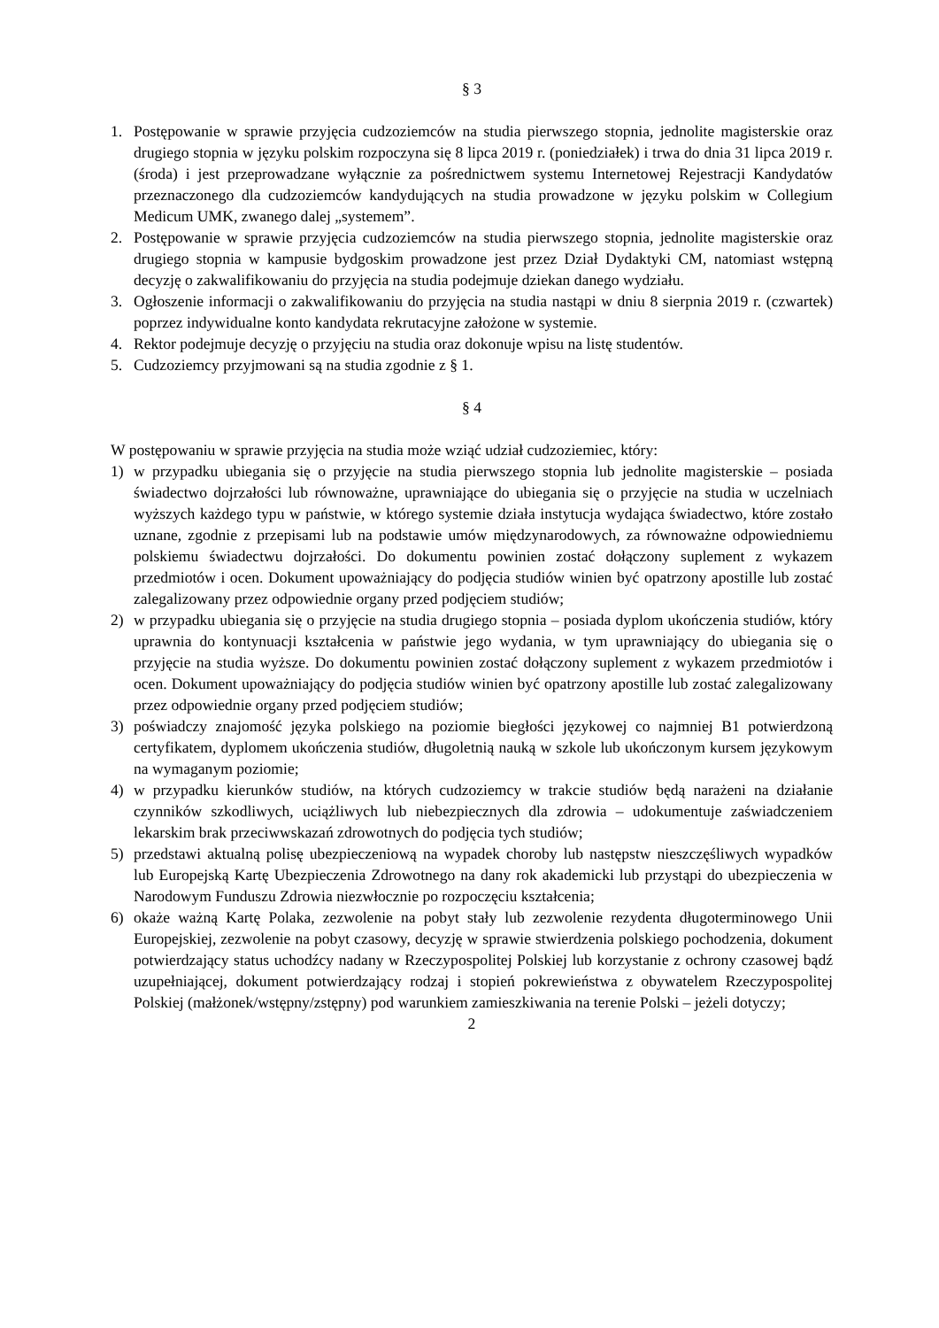§ 3
1. Postępowanie w sprawie przyjęcia cudzoziemców na studia pierwszego stopnia, jednolite magisterskie oraz drugiego stopnia w języku polskim rozpoczyna się 8 lipca 2019 r. (poniedziałek) i trwa do dnia 31 lipca 2019 r. (środa) i jest przeprowadzane wyłącznie za pośrednictwem systemu Internetowej Rejestracji Kandydatów przeznaczonego dla cudzoziemców kandydujących na studia prowadzone w języku polskim w Collegium Medicum UMK, zwanego dalej „systemem”.
2. Postępowanie w sprawie przyjęcia cudzoziemców na studia pierwszego stopnia, jednolite magisterskie oraz drugiego stopnia w kampusie bydgoskim prowadzone jest przez Dział Dydaktyki CM, natomiast wstępną decyzję o zakwalifikowaniu do przyjęcia na studia podejmuje dziekan danego wydziału.
3. Ogłoszenie informacji o zakwalifikowaniu do przyjęcia na studia nastąpi w dniu 8 sierpnia 2019 r. (czwartek) poprzez indywidualne konto kandydata rekrutacyjne założone w systemie.
4. Rektor podejmuje decyzję o przyjęciu na studia oraz dokonuje wpisu na listę studentów.
5. Cudzoziemcy przyjmowani są na studia zgodnie z § 1.
§ 4
W postępowaniu w sprawie przyjęcia na studia może wziąć udział cudzoziemiec, który:
1) w przypadku ubiegania się o przyjęcie na studia pierwszego stopnia lub jednolite magisterskie – posiada świadectwo dojrzałości lub równoważne, uprawniające do ubiegania się o przyjęcie na studia w uczelniach wyższych każdego typu w państwie, w którego systemie działa instytucja wydająca świadectwo, które zostało uznane, zgodnie z przepisami lub na podstawie umów międzynarodowych, za równoważne odpowiedniemu polskiemu świadectwu dojrzałości. Do dokumentu powinien zostać dołączony suplement z wykazem przedmiotów i ocen. Dokument upoważniający do podjęcia studiów winien być opatrzony apostille lub zostać zalegalizowany przez odpowiednie organy przed podjęciem studiów;
2) w przypadku ubiegania się o przyjęcie na studia drugiego stopnia – posiada dyplom ukończenia studiów, który uprawnia do kontynuacji kształcenia w państwie jego wydania, w tym uprawniający do ubiegania się o przyjęcie na studia wyższe. Do dokumentu powinien zostać dołączony suplement z wykazem przedmiotów i ocen. Dokument upoważniający do podjęcia studiów winien być opatrzony apostille lub zostać zalegalizowany przez odpowiednie organy przed podjęciem studiów;
3) poświadczy znajomość języka polskiego na poziomie biegłości językowej co najmniej B1 potwierdzoną certyfikatem, dyplomem ukończenia studiów, długoletnią nauką w szkole lub ukończonym kursem językowym na wymaganym poziomie;
4) w przypadku kierunków studiów, na których cudzoziemcy w trakcie studiów będą narażeni na działanie czynników szkodliwych, uciążliwych lub niebezpiecznych dla zdrowia – udokumentuje zaświadczeniem lekarskim brak przeciwwskazań zdrowotnych do podjęcia tych studiów;
5) przedstawi aktualną polisę ubezpieczeniową na wypadek choroby lub następstw nieszczęśliwych wypadków lub Europejską Kartę Ubezpieczenia Zdrowotnego na dany rok akademicki lub przystąpi do ubezpieczenia w Narodowym Funduszu Zdrowia niezwłocznie po rozpoczęciu kształcenia;
6) okaże ważną Kartę Polaka, zezwolenie na pobyt stały lub zezwolenie rezydenta długoterminowego Unii Europejskiej, zezwolenie na pobyt czasowy, decyzję w sprawie stwierdzenia polskiego pochodzenia, dokument potwierdzający status uchodźcy nadany w Rzeczypospolitej Polskiej lub korzystanie z ochrony czasowej bądź uzupełniającej, dokument potwierdzający rodzaj i stopień pokrewieństwa z obywatelem Rzeczypospolitej Polskiej (małżonek/wstępny/zstępny) pod warunkiem zamieszkiwania na terenie Polski – jeżeli dotyczy;
2